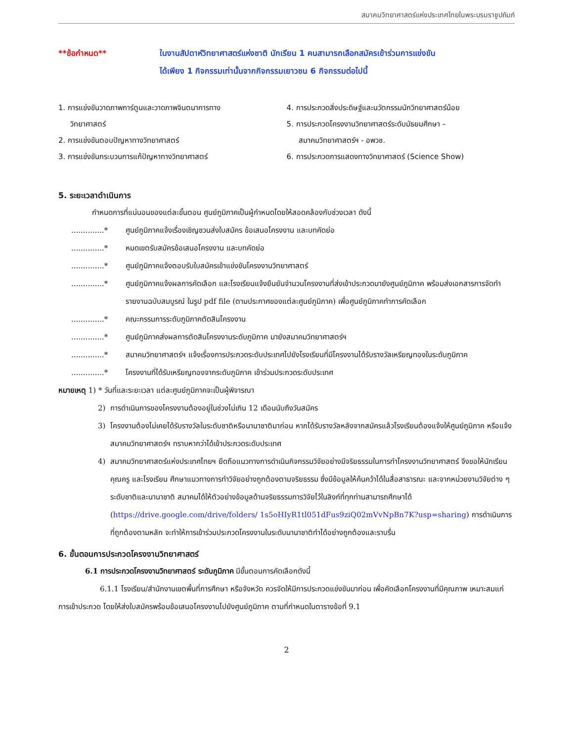สมาคมวิทยาศาสตร์แห่งประเทศไทยในพระบรมราชูปถัมภ์
**ข้อกำหนด** ในงานสัปดาห์วิทยาศาสตร์แห่งชาติ นักเรียน 1 คนสามารถเลือกสมัครเข้าร่วมการแข่งขัน
ได้เพียง 1 กิจกรรมเท่านั้นจากกิจกรรมเยาวชน 6 กิจกรรมต่อไปนี้
1. การแข่งขันวาดภาพการ์ตูนและวาดภาพจินตนาการทาง
วิทยาศาสตร์
2. การแข่งขันตอบปัญหาทางวิทยาศาสตร์
3. การแข่งขันกระบวนการแก้ปัญหาทางวิทยาศาสตร์
4. การประกวดสิ่งประดิษฐ์และนวัตกรรมนักวิทยาศาสตร์น้อย
5. การประกวดโครงงานวิทยาศาสตร์ระดับมัธยมศึกษา –
สมาคมวิทยาศาสตร์ฯ - อพวช.
6. การประกวดการแสดงทางวิทยาศาสตร์ (Science Show)
5. ระยะเวลาดำเนินการ
กำหนดการที่แน่นอนของแต่ละขั้นตอน ศูนย์ภูมิภาคเป็นผู้กำหนดโดยให้สอดคล้องกับช่วงเวลา ดังนี้
..............* ศูนย์ภูมิภาคแจ้งเรื่องเชิญชวนส่งใบสมัคร ข้อเสนอโครงงาน และบทคัดย่อ
..............* หมดเขตรับสมัครข้อเสนอโครงงาน และบทคัดย่อ
..............* ศูนย์ภูมิภาคแจ้งตอบรับใบสมัครเข้าแข่งขันโครงงานวิทยาศาสตร์
..............* ศูนย์ภูมิภาคแจ้งผลการคัดเลือก และโรงเรียนแจ้งยืนยันจำนวนโครงงานที่ส่งเข้าประกวดมายังศูนย์ภูมิภาค พร้อมส่งเอกสารการจัดทำรายงานฉบับสมบูรณ์ ในรูป pdf file (ตามประกาศของแต่ละศูนย์ภูมิภาค) เพื่อศูนย์ภูมิภาคทำการคัดเลือก
..............* คณะกรรมการระดับภูมิภาคตัดสินโครงงาน
..............* ศูนย์ภูมิภาคส่งผลการตัดสินโครงงานระดับภูมิภาค มายังสมาคมวิทยาศาสตร์ฯ
..............* สมาคมวิทยาศาสตร์ฯ แจ้งเรื่องการประกวดระดับประเทศไปยังโรงเรียนที่มีโครงงานได้รับรางวัลเหรียญทองในระดับภูมิภาค
..............* โครงงานที่ได้รับเหรียญทองจากระดับภูมิภาค เข้าร่วมประกวดระดับประเทศ
หมายเหตุ 1) * วันที่และระยะเวลา แต่ละศูนย์ภูมิภาคจะเป็นผู้พิจารณา
2) การดำเนินการของโครงงานต้องอยู่ในช่วงไม่เกิน 12 เดือนนับถึงวันสมัคร
3) โครงงานต้องไม่เคยได้รับรางวัลในระดับชาติหรือนานาชาติมาก่อน หากได้รับรางวัลหลังจากสมัครแล้วโรงเรียนต้องแจ้งให้ศูนย์ภูมิภาค หรือแจ้งสมาคมวิทยาศาสตร์ฯ ทราบหากว่าได้เข้าประกวดระดับประเทศ
4) สมาคมวิทยาศาสตร์แห่งประเทศไทยฯ ยึดถือแนวทางการดำเนินกิจกรรมวิจัยอย่างมีจริยธรรมในการทำโครงงานวิทยาศาสตร์ จึงขอให้นักเรียน คุณครู และโรงเรียน ศึกษาแนวทางการทำวิจัยอย่างถูกต้องตามจริยธรรม ซึ่งมีข้อมูลให้ค้นคว้าได้ในสื่อสาธารณะ และจากหน่วยงานวิจัยต่าง ๆ ระดับชาติและนานาชาติ สมาคมได้ให้ตัวอย่างข้อมูลด้านจริยธรรมการวิจัยไว้ในลิงก์ที่ทุกท่านสามารถศึกษาได้ (https://drive.google.com/drive/folders/ 1s5oHIyR1tl051dFus9ziQ02mVvNpBn7K?usp=sharing) การดำเนินการที่ถูกต้องตามหลัก จะทำให้การเข้าร่วมประกวดโครงงานในระดับนานาชาติทำได้อย่างถูกต้องและราบรื่น
6. ขั้นตอนการประกวดโครงงานวิทยาศาสตร์
6.1 การประกวดโครงงานวิทยาศาสตร์ ระดับภูมิภาค มีขั้นตอนการคัดเลือกดังนี้
6.1.1 โรงเรียน/สำนักงานเขตพื้นที่การศึกษา หรือจังหวัด ควรจัดให้มีการประกวดแข่งขันมาก่อน เพื่อคัดเลือกโครงงานที่มีคุณภาพ เหมาะสมแก่การเข้าประกวด โดยให้ส่งใบสมัครพร้อมข้อเสนอโครงงานไปยังศูนย์ภูมิภาค ตามที่กำหนดในตารางข้อที่ 9.1
2